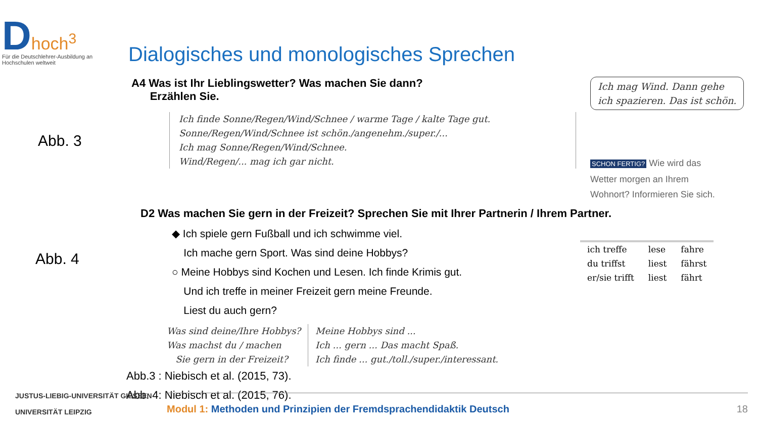Dhoch<sup>3</sup>
Für die Deutschlehrer-Ausbildung an Hochschulen weltweit
Dialogisches und monologisches Sprechen
Abb. 3
A4 Was ist Ihr Lieblingswetter? Was machen Sie dann?
Erzählen Sie.
Ich finde Sonne/Regen/Wind/Schnee / warme Tage / kalte Tage gut.
Sonne/Regen/Wind/Schnee ist schön./angenehm./super./...
Ich mag Sonne/Regen/Wind/Schnee.
Wind/Regen/... mag ich gar nicht.
Ich mag Wind. Dann gehe
ich spazieren. Das ist schön.
SCHON FERTIG? Wie wird das
Wetter morgen an Ihrem
Wohnort? Informieren Sie sich.
D2 Was machen Sie gern in der Freizeit? Sprechen Sie mit Ihrer Partnerin / Ihrem Partner.
Abb. 4
◆ Ich spiele gern Fußball und ich schwimme viel.
Ich mache gern Sport. Was sind deine Hobbys?
○ Meine Hobbys sind Kochen und Lesen. Ich finde Krimis gut.
Und ich treffe in meiner Freizeit gern meine Freunde.
Liest du auch gern?
Was sind deine/Ihre Hobbys?
Was machst du / machen
Sie gern in der Freizeit?
Meine Hobbys sind ...
Ich ... gern ... Das macht Spaß.
Ich finde ... gut./toll./super./interessant.
| ich treffe | lese | fahre |
| du triffst | liest | fährst |
| er/sie trifft | liest | fährt |
Abb.3 : Niebisch et al. (2015, 73).
Abb. 4: Niebisch et al. (2015, 76).
JUSTUS-LIEBIG-UNIVERSITÄT GIESSEN
UNIVERSITÄT LEIPZIG
Modul 1: Methoden und Prinzipien der Fremdsprachendidaktik Deutsch 18